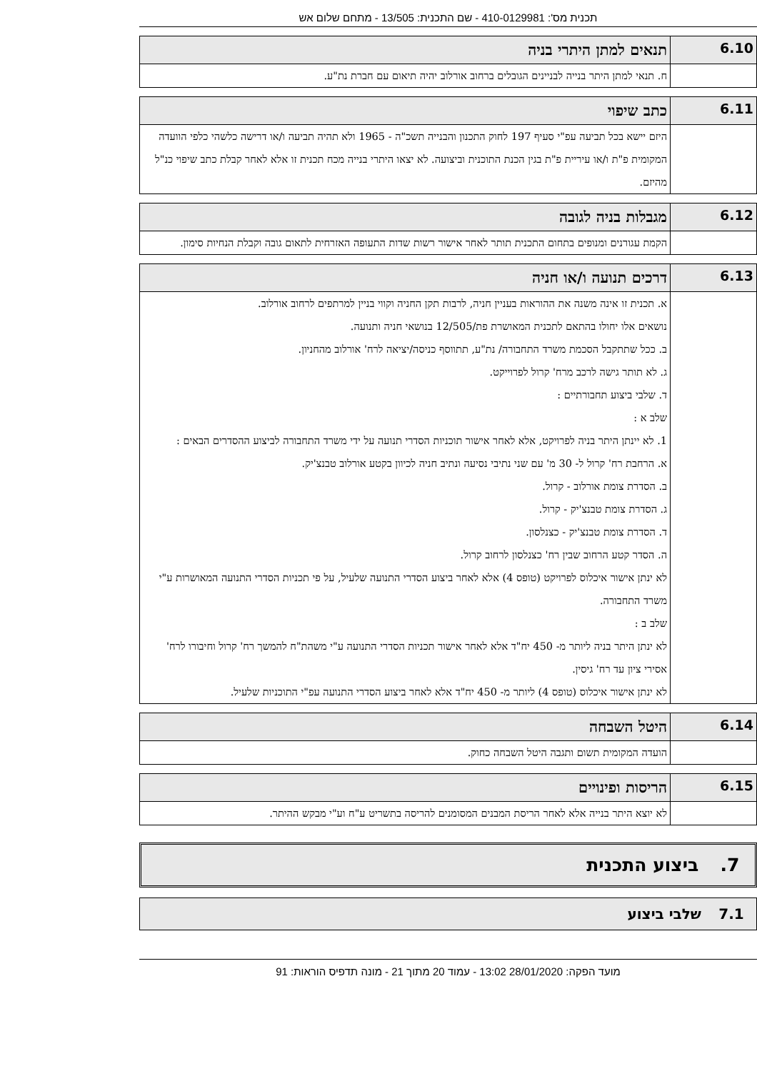תכנית מס': 410-0129981 - שם התכנית: 13/505 - מתחם שלום אש
| 6.10 | תנאים למתן היתרי בניה |
| | ח. תנאי למתן היתר בנייה לבניינים הגובלים ברחוב אורלוב יהיה תיאום עם חברת נת"ע. |
| 6.11 | כתב שיפוי |
| | היזם יישא בכל תביעה עפ"י סעיף 197 לחוק התכנון והבנייה תשכ"ה - 1965 ולא תהיה תביעה ו/או דרישה כלשהי כלפי הוועדה המקומית פ"ת ו/או עיריית פ"ת בגין הכנת התוכנית וביצועה. לא יצאו היתרי בנייה מכח תכנית זו אלא לאחר קבלת כתב שיפוי כנ"ל מהיזם. |
| 6.12 | מגבלות בניה לגובה |
| | הקמת עגורנים ומנופים בתחום התכנית תותר לאחר אישור רשות שדות התעופה האזרחית לתאום גובה וקבלת הנחיות סימון. |
| 6.13 | דרכים תנועה ו/או חניה |
| | א. תכנית זו אינה משנה את ההוראות בעניין חניה, לרבות תקן החניה וקווי בניין למרתפים לרחוב אורלוב. נושאים אלו יחולו בהתאם לתכנית המאושרת פת/12/505 בנושאי חניה ותנועה. ב. ככל שתתקבל הסכמת משרד התחבורה/ נת"ע, תתווסף כניסה/יציאה לרח' אורלוב מהחניון. ג. לא תותר גישה לרכב מרח' קרול לפרוייקט. ד. שלבי ביצוע תחבורתיים : שלב א : 1. לא יינתן היתר בניה לפרויקט, אלא לאחר אישור תוכניות הסדרי תנועה על ידי משרד התחבורה לביצוע ההסדרים הבאים : א. הרחבת רח' קרול ל- 30 מ' עם שני נתיבי נסיעה ונתיב חניה לכיוון בקטע אורלוב טבנצ'יק. ב. הסדרת צומת אורלוב - קרול. ג. הסדרת צומת טבנצ'יק - קרול. ד. הסדרת צומת טבנצ'יק - כצנלסון. ה. הסדר קטע הרחוב שבין רח' כצנלסון לרחוב קרול. לא ינתן אישור איכלוס לפרויקט (טופס 4) אלא לאחר ביצוע הסדרי התנועה שלעיל, על פי תכניות הסדרי התנועה המאושרות ע"י משרד התחבורה. שלב ב : לא ינתן היתר בניה ליותר מ- 450 יח"ד אלא לאחר אישור תכניות הסדרי התנועה ע"י משהת"ח להמשך רח' קרול וחיבורו לרח' אסירי ציון עד רח' גיסין. לא ינתן אישור איכלוס (טופס 4) ליותר מ- 450 יח"ד אלא לאחר ביצוע הסדרי התנועה עפ"י התוכניות שלעיל. |
| 6.14 | היטל השבחה |
| | הועדה המקומית תשום ותגבה היטל השבחה כחוק. |
| 6.15 | הריסות ופינויים |
| | לא יוצא היתר בנייה אלא לאחר הריסת המבנים המסומנים להריסה בתשריט ע"ח וע"י מבקש ההיתר. |
7. ביצוע התכנית
7.1 שלבי ביצוע
מועד הפקה: 28/01/2020 13:02 - עמוד 20 מתוך 21 - מונה תדפיס הוראות: 91